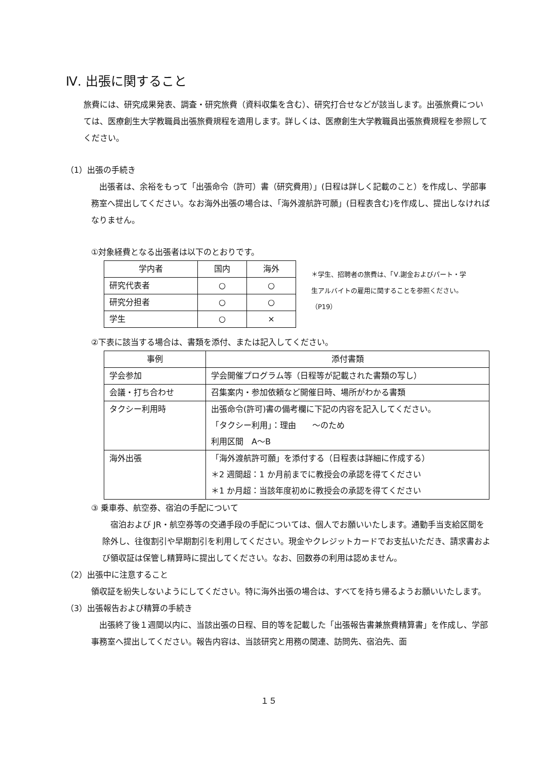Ⅳ. 出張に関すること
旅費には、研究成果発表、調査・研究旅費（資料収集を含む）、研究打合せなどが該当します。出張旅費については、医療創生大学教職員出張旅費規程を適用します。詳しくは、医療創生大学教職員出張旅費規程を参照してください。
（1）出張の手続き
　出張者は、余裕をもって「出張命令（許可）書（研究費用）」(日程は詳しく記載のこと）を作成し、学部事務室へ提出してください。なお海外出張の場合は、「海外渡航許可願」(日程表含む)を作成し、提出しなければなりません。
①対象経費となる出張者は以下のとおりです。
| 学内者 | 国内 | 海外 |
| 研究代表者 | ○ | ○ |
| 研究分担者 | ○ | ○ |
| 学生 | ○ | × |
＊学生、招聘者の旅費は、「Ⅴ.謝金およびパート・学生アルバイトの雇用に関することを参照ください。（P19）
②下表に該当する場合は、書類を添付、または記入してください。
| 事例 | 添付書類 |
| 学会参加 | 学会開催プログラム等（日程等が記載された書類の写し） |
| 会議・打ち合わせ | 召集案内・参加依頼など開催日時、場所がわかる書類 |
| タクシー利用時 | 出張命令(許可)書の備考欄に下記の内容を記入してください。 「タクシー利用」：理由 ～のため 利用区間 A～B |
| 海外出張 | 「海外渡航許可願」を添付する（日程表は詳細に作成する） ＊2 週間超：1 か月前までに教授会の承認を得てください ＊1 か月超：当該年度初めに教授会の承認を得てください |
③ 乗車券、航空券、宿泊の手配について
　宿泊および JR・航空券等の交通手段の手配については、個人でお願いいたします。通勤手当支給区間を除外し、往復割引や早期割引を利用してください。現金やクレジットカードでお支払いただき、請求書および領収証は保管し精算時に提出してください。なお、回数券の利用は認めません。
（2）出張中に注意すること
領収証を紛失しないようにしてください。特に海外出張の場合は、すべてを持ち帰るようお願いいたします。
（3）出張報告および精算の手続き
　出張終了後１週間以内に、当該出張の日程、目的等を記載した「出張報告書兼旅費精算書」を作成し、学部事務室へ提出してください。報告内容は、当該研究と用務の関連、訪問先、宿泊先、面
１５